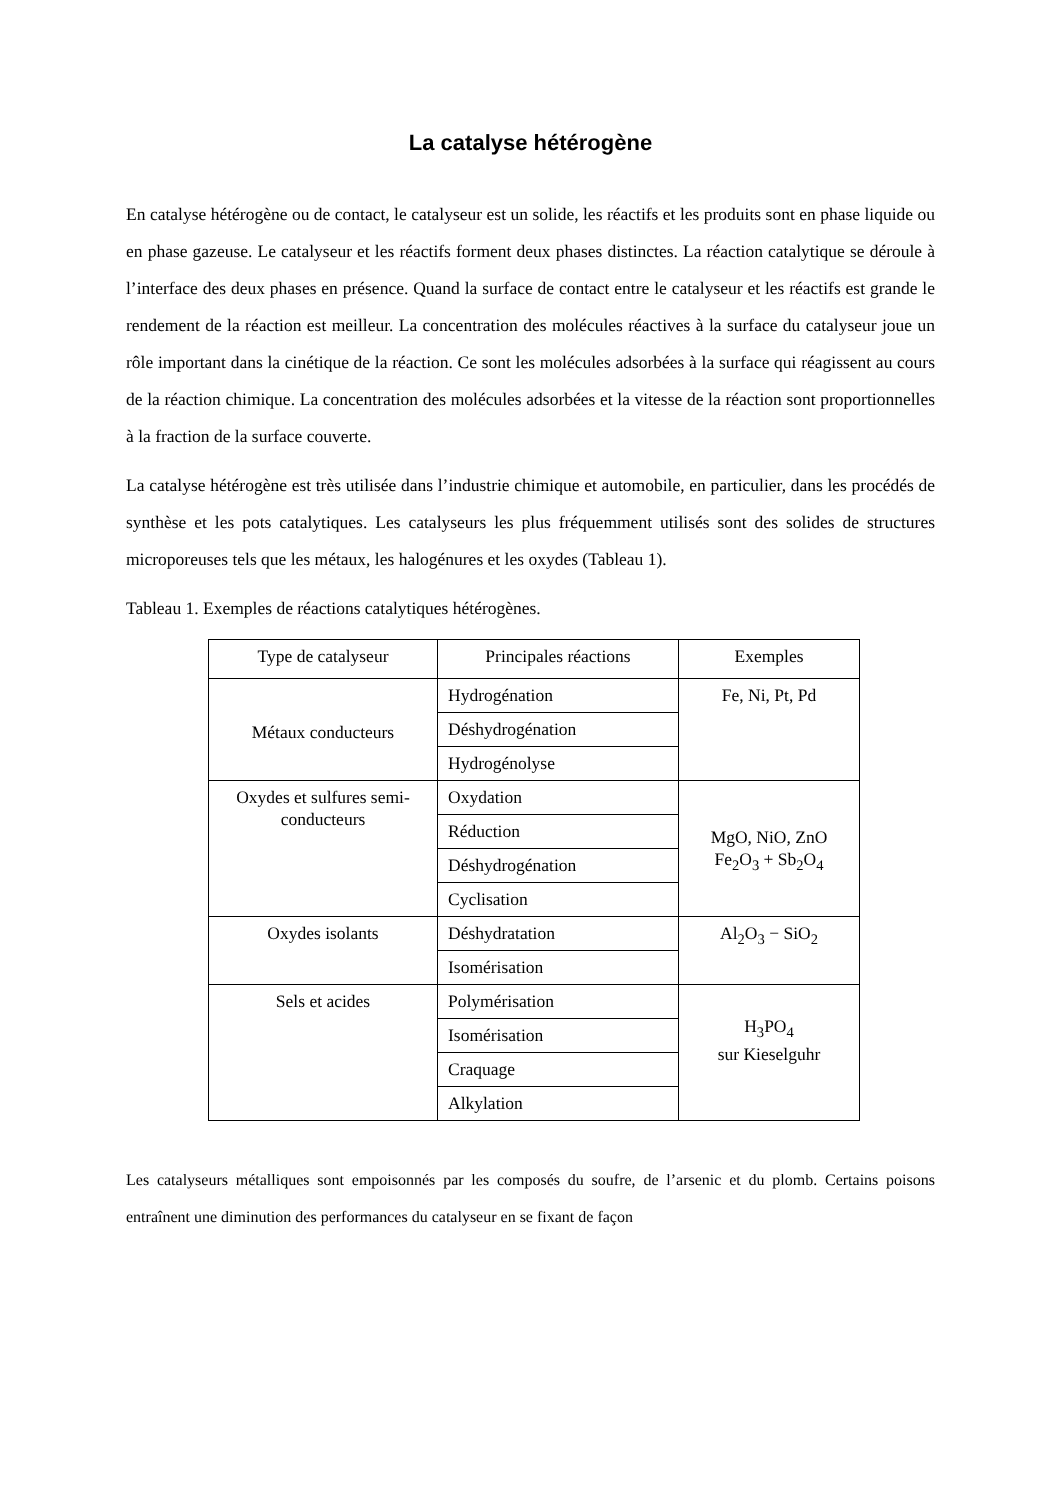La catalyse hétérogène
En catalyse hétérogène ou de contact, le catalyseur est un solide, les réactifs et les produits sont en phase liquide ou en phase gazeuse. Le catalyseur et les réactifs forment deux phases distinctes. La réaction catalytique se déroule à l’interface des deux phases en présence. Quand la surface de contact entre le catalyseur et les réactifs est grande le rendement de la réaction est meilleur. La concentration des molécules réactives à la surface du catalyseur joue un rôle important dans la cinétique de la réaction. Ce sont les molécules adsorbées à la surface qui réagissent au cours de la réaction chimique. La concentration des molécules adsorbées et la vitesse de la réaction sont proportionnelles à la fraction de la surface couverte.
La catalyse hétérogène est très utilisée dans l’industrie chimique et automobile, en particulier, dans les procédés de synthèse et les pots catalytiques. Les catalyseurs les plus fréquemment utilisés sont des solides de structures microporeuses tels que les métaux, les halogénures et les oxydes (Tableau 1).
Tableau 1. Exemples de réactions catalytiques hétérogènes.
| Type de catalyseur | Principales réactions | Exemples |
| Métaux conducteurs | Hydrogénation | Fe, Ni, Pt, Pd |
| | Déshydrogénation | |
| | Hydrogénolyse | |
| Oxydes et sulfures semi-conducteurs | Oxydation | MgO, NiO, ZnO Fe<sub>2</sub>O<sub>3</sub> + Sb<sub>2</sub>O<sub>4</sub> |
| | Réduction | |
| | Déshydrogénation | |
| | Cyclisation | |
| Oxydes isolants | Déshydratation | Al<sub>2</sub>O<sub>3</sub> − SiO<sub>2</sub> |
| | Isomérisation | |
| Sels et acides | Polymérisation | H<sub>3</sub>PO<sub>4</sub> sur Kieselguhr |
| | Isomérisation | |
| | Craquage | |
| | Alkylation | |
Les catalyseurs métalliques sont empoisonnés par les composés du soufre, de l’arsenic et du plomb. Certains poisons entraînent une diminution des performances du catalyseur en se fixant de façon